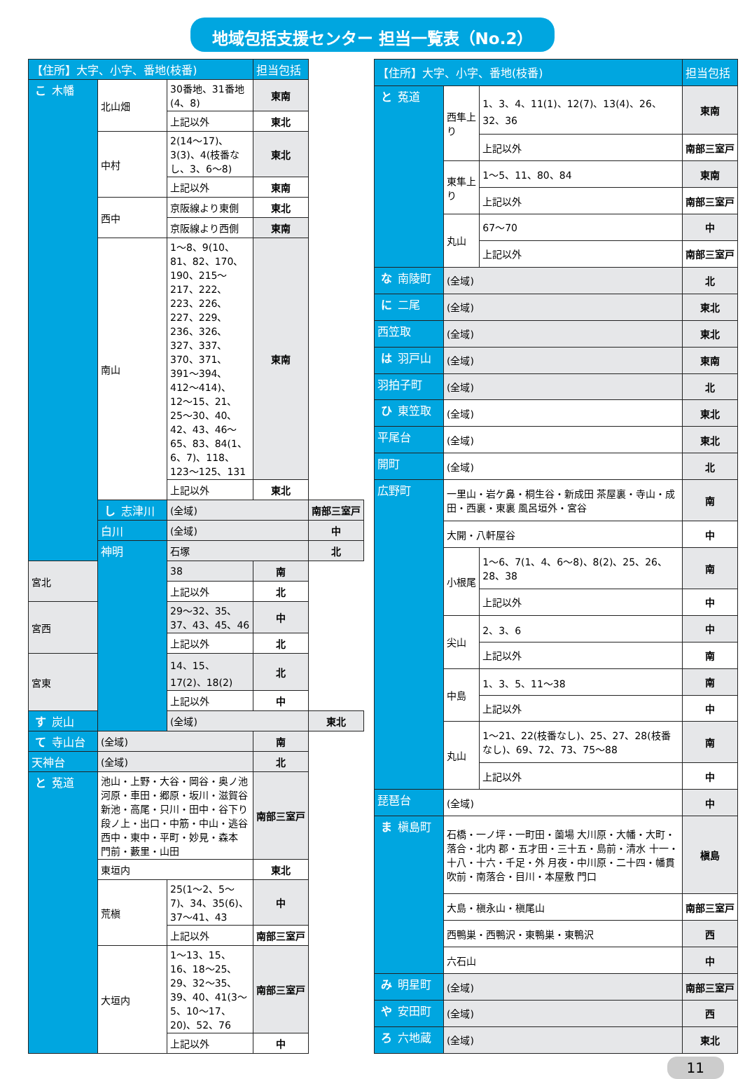地域包括支援センター 担当一覧表（No.2）
| 【住所】大字、小字、番地(枝番) | | | 担当包括 | |
| --- | --- | --- | --- | --- |
| こ 木幡 | 北山畑 | 30番地、31番地(4、8) | 東南 | |
| | | 上記以外 | 東北 | |
| | 中村 | 2(14〜17)、3(3)、4(枝番なし、3、6〜8) | 東北 | |
| | | 上記以外 | 東南 | |
| | 西中 | 京阪線より東側 | 東北 | |
| | | 京阪線より西側 | 東南 | |
| | 南山 | 1〜8、9(10、81、82、170、190、215〜217、222、223、226、227、229、236、326、327、337、370、371、391〜394、412〜414)、12〜15、21、25〜30、40、42、43、46〜65、83、84(1、6、7)、118、123〜125、131 | 東南 | |
| | | 上記以外 | 東北 | |
| | し 志津川 | (全域) | | 南部三室戸 |
| | 白川 | (全域) | | 中 |
| | 神明 | 石塚 | | 北 |
| 宮北 | | 38 | 南 | |
| | | 上記以外 | 北 | |
| 宮西 | | 29〜32、35、37、43、45、46 | 中 | |
| | | 上記以外 | 北 | |
| 宮東 | | 14、15、17(2)、18(2) | 北 | |
| | | 上記以外 | 中 | |
| す 炭山 | | (全域) | | 東北 |
| て 寺山台 | (全域) | | 南 | |
| 天神台 | (全域) | | 北 | |
| と 菟道 | 池山・上野・大谷・岡谷・奥ノ池 河原・車田・郷原・坂川・滋賀谷 新池・高尾・只川・田中・谷下り 段ノ上・出口・中筋・中山・逃谷 西中・東中・平町・妙見・森本 門前・藪里・山田 | | 南部三室戸 | |
| | 東垣内 | | 東北 | |
| | 荒槇 | 25(1〜2、5〜7)、34、35(6)、37〜41、43 | 中 | |
| | | 上記以外 | 南部三室戸 | |
| | 大垣内 | 1〜13、15、16、18〜25、29、32〜35、39、40、41(3〜5、10〜17、20)、52、76 | 南部三室戸 | |
| | | 上記以外 | 中 | |
| 【住所】大字、小字、番地(枝番) | | | 担当包括 |
| --- | --- | --- | --- |
| と 菟道 | 西隼上り | 1、3、4、11(1)、12(7)、13(4)、26、32、36 | 東南 |
| | | 上記以外 | 南部三室戸 |
| | 東隼上り | 1〜5、11、80、84 | 東南 |
| | | 上記以外 | 南部三室戸 |
| | 丸山 | 67〜70 | 中 |
| | | 上記以外 | 南部三室戸 |
| な 南陵町 | (全域) | | 北 |
| に 二尾 | (全域) | | 東北 |
| 西笠取 | (全域) | | 東北 |
| は 羽戸山 | (全域) | | 東南 |
| 羽拍子町 | (全域) | | 北 |
| ひ 東笠取 | (全域) | | 東北 |
| 平尾台 | (全域) | | 東北 |
| 開町 | (全域) | | 北 |
| 広野町 | 一里山・岩ケ鼻・桐生谷・新成田 茶屋裏・寺山・成田・西裏・東裏 風呂垣外・宮谷 | | 南 |
| | 大開・八軒屋谷 | | 中 |
| | 小根尾 | 1〜6、7(1、4、6〜8)、8(2)、25、26、28、38 | 南 |
| | | 上記以外 | 中 |
| | 尖山 | 2、3、6 | 中 |
| | | 上記以外 | 南 |
| | 中島 | 1、3、5、11〜38 | 南 |
| | | 上記以外 | 中 |
| | 丸山 | 1〜21、22(枝番なし)、25、27、28(枝番なし)、69、72、73、75〜88 | 南 |
| | | 上記以外 | 中 |
| 琵琶台 | (全域) | | 中 |
| ま 槇島町 | 石橋・一ノ坪・一町田・薗場 大川原・大幡・大町・落合・北内 郡・五才田・三十五・島前・清水 十一・十八・十六・千足・外 月夜・中川原・二十四・幡貫 吹前・南落合・目川・本屋敷 門口 | | 槇島 |
| | 大島・槇永山・槇尾山 | | 南部三室戸 |
| | 西鴨巣・西鴨沢・東鴨巣・東鴨沢 | | 西 |
| | 六石山 | | 中 |
| み 明星町 | (全域) | | 南部三室戸 |
| や 安田町 | (全域) | | 西 |
| ろ 六地蔵 | (全域) | | 東北 |
11